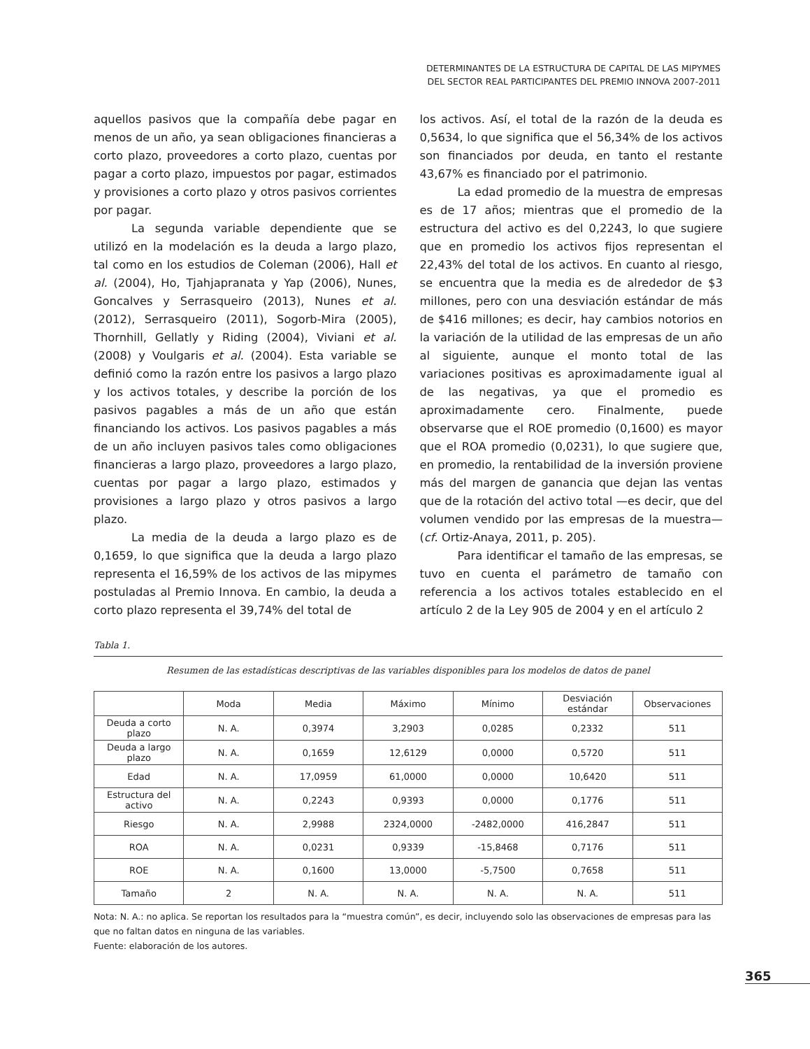DETERMINANTES DE LA ESTRUCTURA DE CAPITAL DE LAS MIPYMES
DEL SECTOR REAL PARTICIPANTES DEL PREMIO INNOVA 2007-2011
aquellos pasivos que la compañía debe pagar en menos de un año, ya sean obligaciones financieras a corto plazo, proveedores a corto plazo, cuentas por pagar a corto plazo, impuestos por pagar, estimados y provisiones a corto plazo y otros pasivos corrientes por pagar.
La segunda variable dependiente que se utilizó en la modelación es la deuda a largo plazo, tal como en los estudios de Coleman (2006), Hall et al. (2004), Ho, Tjahjapranata y Yap (2006), Nunes, Goncalves y Serrasqueiro (2013), Nunes et al. (2012), Serrasqueiro (2011), Sogorb-Mira (2005), Thornhill, Gellatly y Riding (2004), Viviani et al. (2008) y Voulgaris et al. (2004). Esta variable se definió como la razón entre los pasivos a largo plazo y los activos totales, y describe la porción de los pasivos pagables a más de un año que están financiando los activos. Los pasivos pagables a más de un año incluyen pasivos tales como obligaciones financieras a largo plazo, proveedores a largo plazo, cuentas por pagar a largo plazo, estimados y provisiones a largo plazo y otros pasivos a largo plazo.
La media de la deuda a largo plazo es de 0,1659, lo que significa que la deuda a largo plazo representa el 16,59% de los activos de las mipymes postuladas al Premio Innova. En cambio, la deuda a corto plazo representa el 39,74% del total de
los activos. Así, el total de la razón de la deuda es 0,5634, lo que significa que el 56,34% de los activos son financiados por deuda, en tanto el restante 43,67% es financiado por el patrimonio.
La edad promedio de la muestra de empresas es de 17 años; mientras que el promedio de la estructura del activo es del 0,2243, lo que sugiere que en promedio los activos fijos representan el 22,43% del total de los activos. En cuanto al riesgo, se encuentra que la media es de alrededor de $3 millones, pero con una desviación estándar de más de $416 millones; es decir, hay cambios notorios en la variación de la utilidad de las empresas de un año al siguiente, aunque el monto total de las variaciones positivas es aproximadamente igual al de las negativas, ya que el promedio es aproximadamente cero. Finalmente, puede observarse que el ROE promedio (0,1600) es mayor que el ROA promedio (0,0231), lo que sugiere que, en promedio, la rentabilidad de la inversión proviene más del margen de ganancia que dejan las ventas que de la rotación del activo total —es decir, que del volumen vendido por las empresas de la muestra— (cf. Ortiz-Anaya, 2011, p. 205).
Para identificar el tamaño de las empresas, se tuvo en cuenta el parámetro de tamaño con referencia a los activos totales establecido en el artículo 2 de la Ley 905 de 2004 y en el artículo 2
Tabla 1.
Resumen de las estadísticas descriptivas de las variables disponibles para los modelos de datos de panel
| | Moda | Media | Máximo | Mínimo | Desviación estándar | Observaciones |
| --- | --- | --- | --- | --- | --- | --- |
| Deuda a corto plazo | N. A. | 0,3974 | 3,2903 | 0,0285 | 0,2332 | 511 |
| Deuda a largo plazo | N. A. | 0,1659 | 12,6129 | 0,0000 | 0,5720 | 511 |
| Edad | N. A. | 17,0959 | 61,0000 | 0,0000 | 10,6420 | 511 |
| Estructura del activo | N. A. | 0,2243 | 0,9393 | 0,0000 | 0,1776 | 511 |
| Riesgo | N. A. | 2,9988 | 2324,0000 | -2482,0000 | 416,2847 | 511 |
| ROA | N. A. | 0,0231 | 0,9339 | -15,8468 | 0,7176 | 511 |
| ROE | N. A. | 0,1600 | 13,0000 | -5,7500 | 0,7658 | 511 |
| Tamaño | 2 | N. A. | N. A. | N. A. | N. A. | 511 |
Nota: N. A.: no aplica. Se reportan los resultados para la “muestra común”, es decir, incluyendo solo las observaciones de empresas para las que no faltan datos en ninguna de las variables.
Fuente: elaboración de los autores.
365